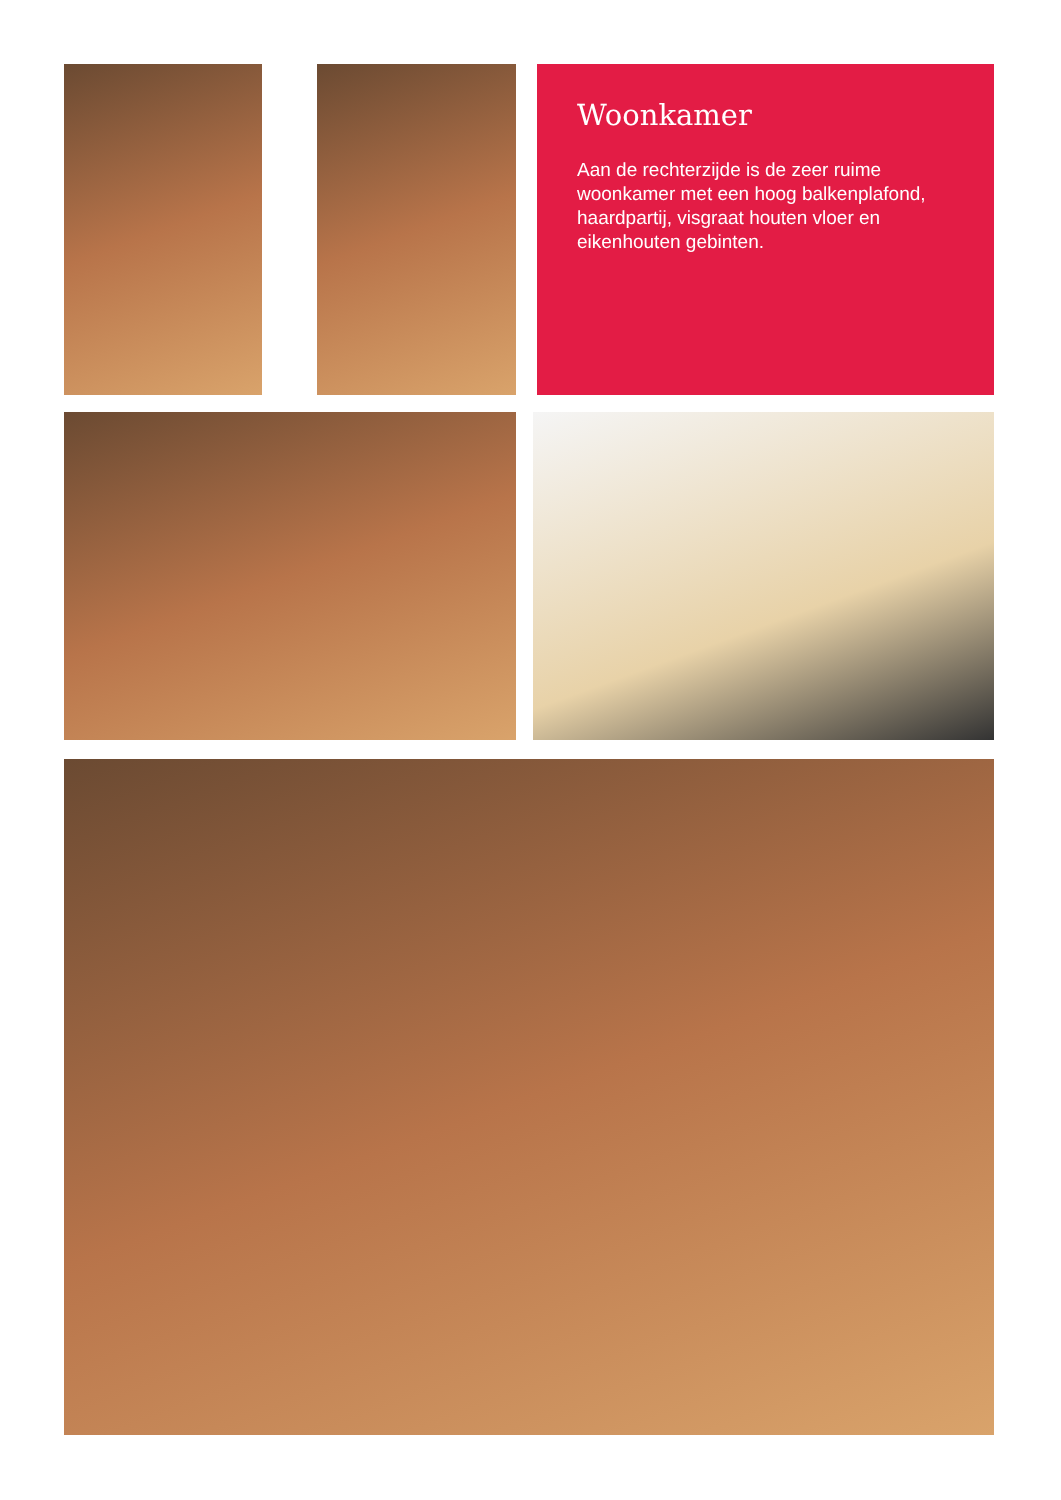Woonkamer
Aan de rechterzijde is de zeer ruime woonkamer met een hoog balkenplafond, haardpartij, visgraat houten vloer en eikenhouten gebinten.